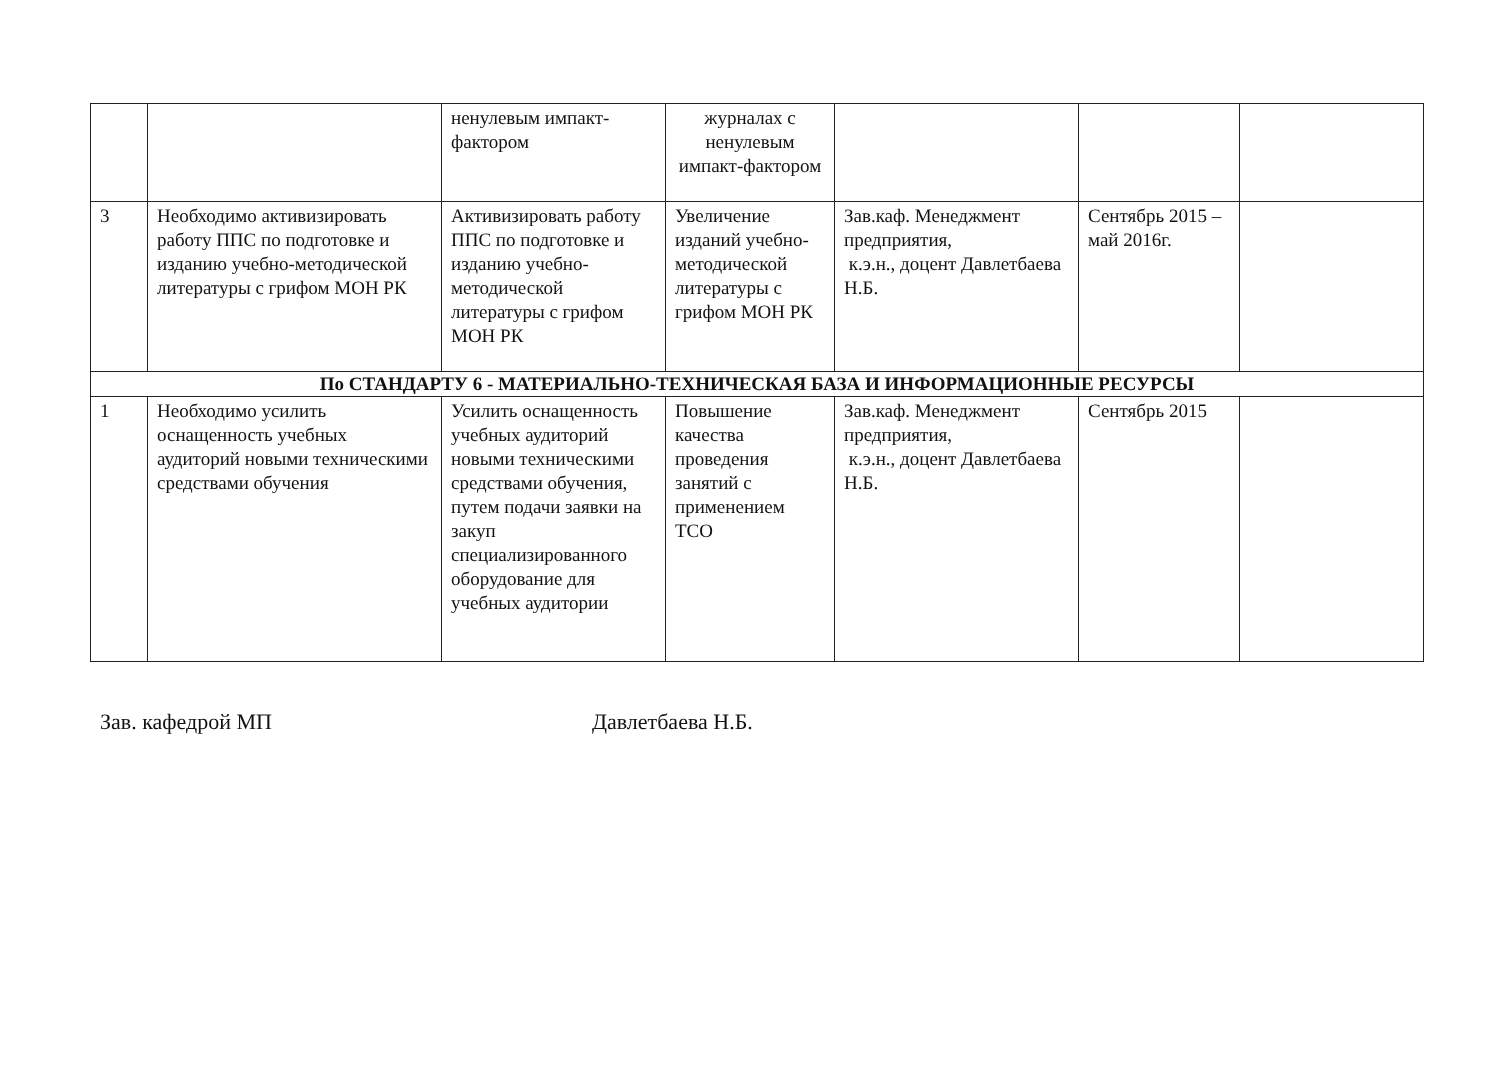| | | ненулевым импакт-фактором | журналах с ненулевым импакт-фактором | | | |
| 3 | Необходимо активизировать работу ППС по подготовке и изданию учебно-методической литературы с грифом МОН РК | Активизировать работу ППС по подготовке и изданию учебно-методической литературы с грифом МОН РК | Увеличение изданий учебно-методической литературы с грифом МОН РК | Зав.каф. Менеджмент предприятия, к.э.н., доцент Давлетбаева Н.Б. | Сентябрь 2015 – май 2016г. | |
| По СТАНДАРТУ 6 - МАТЕРИАЛЬНО-ТЕХНИЧЕСКАЯ БАЗА И ИНФОРМАЦИОННЫЕ РЕСУРСЫ | | | | | | |
| 1 | Необходимо усилить оснащенность учебных аудиторий новыми техническими средствами обучения | Усилить оснащенность учебных аудиторий новыми техническими средствами обучения, путем подачи заявки на закуп специализированного оборудование для учебных аудитории | Повышение качества проведения занятий с применением ТСО | Зав.каф. Менеджмент предприятия, к.э.н., доцент Давлетбаева Н.Б. | Сентябрь 2015 | |
Зав. кафедрой МП Давлетбаева Н.Б.